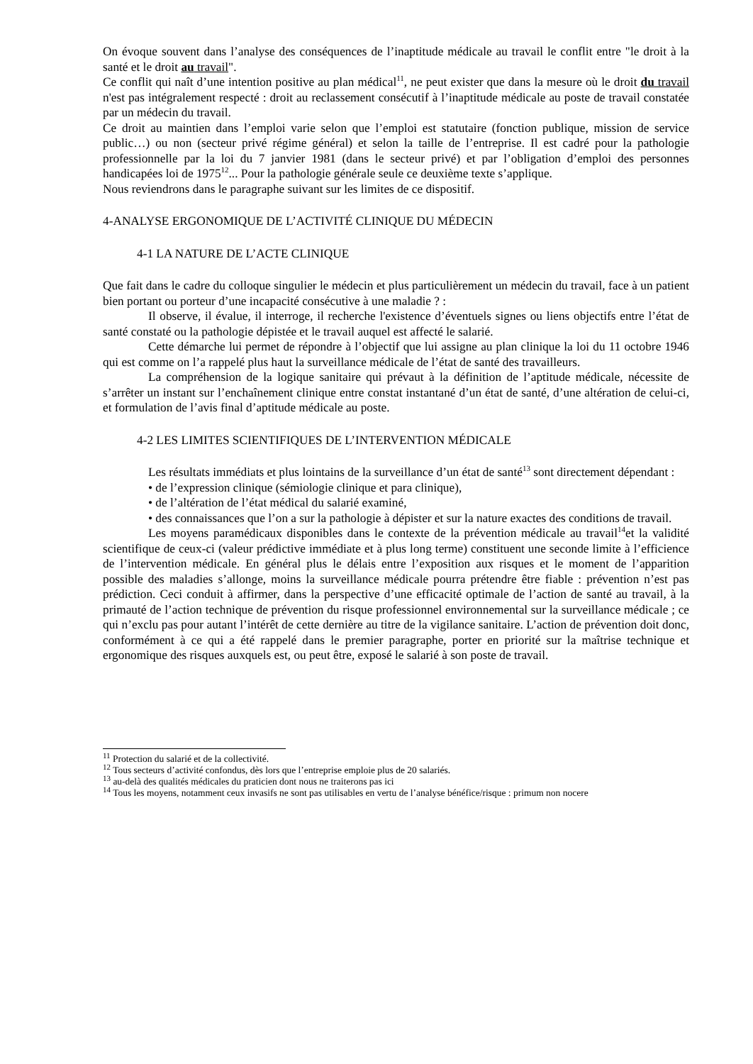On évoque souvent dans l’analyse des conséquences de l’inaptitude médicale au travail le conflit entre "le droit à la santé et le droit au travail".
Ce conflit qui naît d’une intention positive au plan médical<sup>11</sup>, ne peut exister que dans la mesure où le droit du travail n'est pas intégralement respecté : droit au reclassement consécutif à l’inaptitude médicale au poste de travail constatée par un médecin du travail.
Ce droit au maintien dans l’emploi varie selon que l’emploi est statutaire (fonction publique, mission de service public…) ou non (secteur privé régime général) et selon la taille de l’entreprise. Il est cadré pour la pathologie professionnelle par la loi du 7 janvier 1981 (dans le secteur privé) et par l’obligation d’emploi des personnes handicapées loi de 1975<sup>12</sup>... Pour la pathologie générale seule ce deuxième texte s’applique.
Nous reviendrons dans le paragraphe suivant sur les limites de ce dispositif.
4-ANALYSE ERGONOMIQUE DE L’ACTIVITÉ CLINIQUE DU MÉDECIN
4-1 LA NATURE DE L’ACTE CLINIQUE
Que fait dans le cadre du colloque singulier le médecin et plus particulièrement un médecin du travail, face à un patient bien portant ou porteur d’une incapacité consécutive à une maladie ? :
Il observe, il évalue, il interroge, il recherche l'existence d’éventuels signes ou liens objectifs entre l’état de santé constaté ou la pathologie dépistée et le travail auquel est affecté le salarié.
Cette démarche lui permet de répondre à l’objectif que lui assigne au plan clinique la loi du 11 octobre 1946 qui est comme on l’a rappelé plus haut la surveillance médicale de l’état de santé des travailleurs.
La compréhension de la logique sanitaire qui prévaut à la définition de l’aptitude médicale, nécessite de s’arrêter un instant sur l’enchaînement clinique entre constat instantané d’un état de santé, d’une altération de celui-ci, et formulation de l’avis final d’aptitude médicale au poste.
4-2 LES LIMITES SCIENTIFIQUES DE L’INTERVENTION MÉDICALE
Les résultats immédiats et plus lointains de la surveillance d’un état de santé<sup>13</sup> sont directement dépendant :
• de l’expression clinique (sémiologie clinique et para clinique),
• de l’altération de l’état médical du salarié examiné,
• des connaissances que l’on a sur la pathologie à dépister et sur la nature exactes des conditions de travail.
Les moyens paramédicaux disponibles dans le contexte de la prévention médicale au travail<sup>14</sup>et la validité scientifique de ceux-ci (valeur prédictive immédiate et à plus long terme) constituent une seconde limite à l’efficience de l’intervention médicale. En général plus le délais entre l’exposition aux risques et le moment de l’apparition possible des maladies s’allonge, moins la surveillance médicale pourra prétendre être fiable : prévention n’est pas prédiction. Ceci conduit à affirmer, dans la perspective d’une efficacité optimale de l’action de santé au travail, à la primauté de l’action technique de prévention du risque professionnel environnemental sur la surveillance médicale ; ce qui n’exclu pas pour autant l’intérêt de cette dernière au titre de la vigilance sanitaire. L’action de prévention doit donc, conformément à ce qui a été rappelé dans le premier paragraphe, porter en priorité sur la maîtrise technique et ergonomique des risques auxquels est, ou peut être, exposé le salarié à son poste de travail.
<sup>11</sup> Protection du salarié et de la collectivité.
<sup>12</sup> Tous secteurs d’activité confondus, dès lors que l’entreprise emploie plus de 20 salariés.
<sup>13</sup> au-delà des qualités médicales du praticien dont nous ne traiterons pas ici
<sup>14</sup> Tous les moyens, notamment ceux invasifs ne sont pas utilisables en vertu de l’analyse bénéfice/risque : primum non nocere